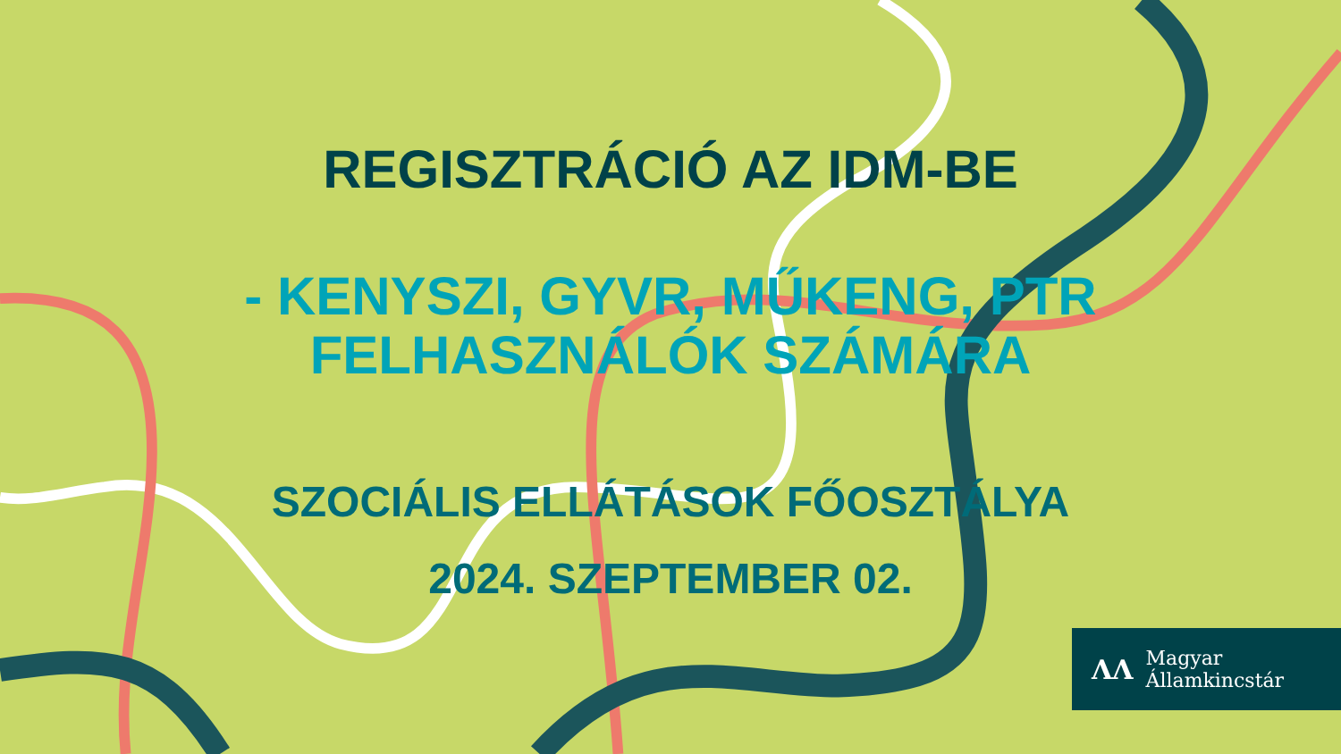REGISZTRÁCIÓ AZ IDM-BE
- KENYSZI, GYVR, MŰKENG, PTR
FELHASZNÁLÓK SZÁMÁRA
SZOCIÁLIS ELLÁTÁSOK FŐOSZTÁLYA
2024. SZEPTEMBER 02.
ΛΛ
Magyar
Államkincstár